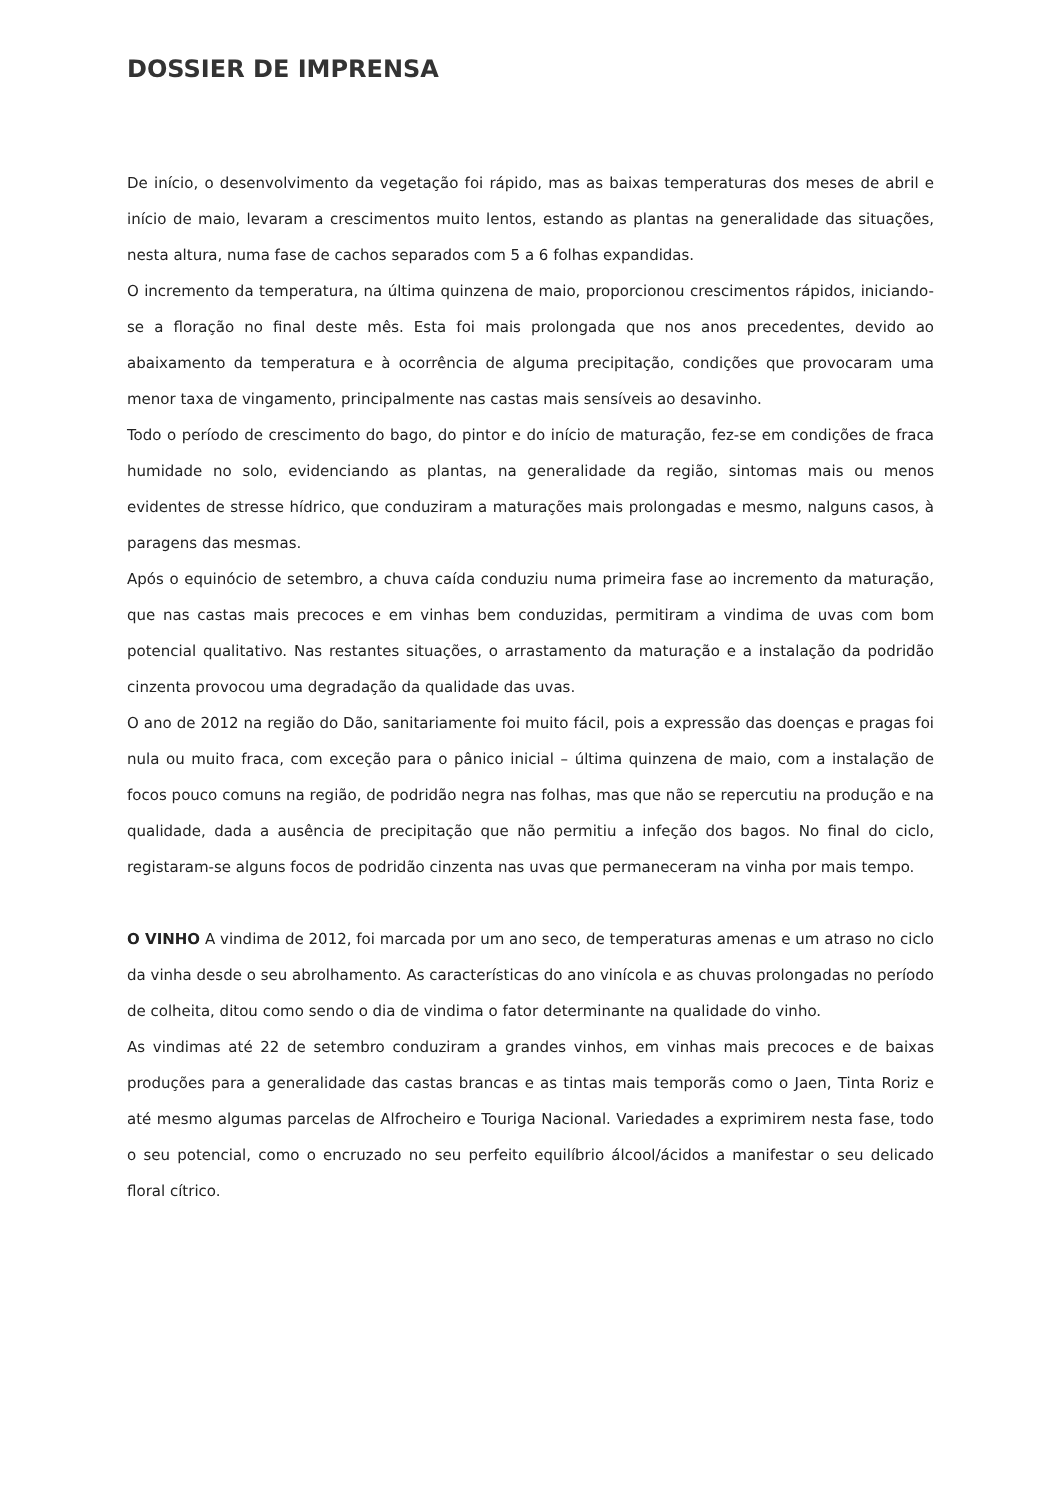DOSSIER DE IMPRENSA
De início, o desenvolvimento da vegetação foi rápido, mas as baixas temperaturas dos meses de abril e início de maio, levaram a crescimentos muito lentos, estando as plantas na generalidade das situações, nesta altura, numa fase de cachos separados com 5 a 6 folhas expandidas.
O incremento da temperatura, na última quinzena de maio, proporcionou crescimentos rápidos, iniciando-se a floração no final deste mês. Esta foi mais prolongada que nos anos precedentes, devido ao abaixamento da temperatura e à ocorrência de alguma precipitação, condições que provocaram uma menor taxa de vingamento, principalmente nas castas mais sensíveis ao desavinho.
Todo o período de crescimento do bago, do pintor e do início de maturação, fez-se em condições de fraca humidade no solo, evidenciando as plantas, na generalidade da região, sintomas mais ou menos evidentes de stresse hídrico, que conduziram a maturações mais prolongadas e mesmo, nalguns casos, à paragens das mesmas.
Após o equinócio de setembro, a chuva caída conduziu numa primeira fase ao incremento da maturação, que nas castas mais precoces e em vinhas bem conduzidas, permitiram a vindima de uvas com bom potencial qualitativo. Nas restantes situações, o arrastamento da maturação e a instalação da podridão cinzenta provocou uma degradação da qualidade das uvas.
O ano de 2012 na região do Dão, sanitariamente foi muito fácil, pois a expressão das doenças e pragas foi nula ou muito fraca, com exceção para o pânico inicial – última quinzena de maio, com a instalação de focos pouco comuns na região, de podridão negra nas folhas, mas que não se repercutiu na produção e na qualidade, dada a ausência de precipitação que não permitiu a infeção dos bagos. No final do ciclo, registaram-se alguns focos de podridão cinzenta nas uvas que permaneceram na vinha por mais tempo.
O VINHO A vindima de 2012, foi marcada por um ano seco, de temperaturas amenas e um atraso no ciclo da vinha desde o seu abrolhamento. As características do ano vinícola e as chuvas prolongadas no período de colheita, ditou como sendo o dia de vindima o fator determinante na qualidade do vinho.
As vindimas até 22 de setembro conduziram a grandes vinhos, em vinhas mais precoces e de baixas produções para a generalidade das castas brancas e as tintas mais temporãs como o Jaen, Tinta Roriz e até mesmo algumas parcelas de Alfrocheiro e Touriga Nacional. Variedades a exprimirem nesta fase, todo o seu potencial, como o encruzado no seu perfeito equilíbrio álcool/ácidos a manifestar o seu delicado floral cítrico.